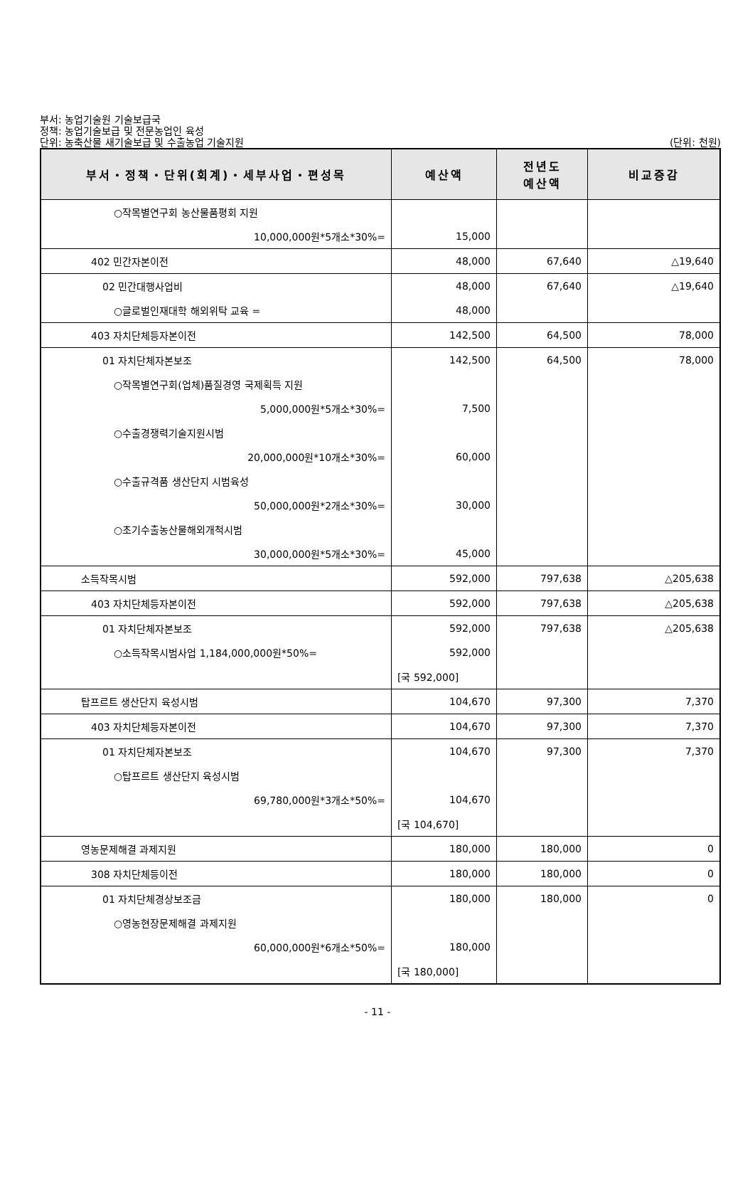부서: 농업기술원 기술보급국
정책: 농업기술보급 및 전문농업인 육성
단위: 농축산물 새기술보급 및 수출농업 기술지원
(단위: 천원)
| 부서・정책・단위(회계)・세부사업・편성목 | 예산액 | 전년도 예산액 | 비교증감 |
| --- | --- | --- | --- |
| ○작목별연구회 농산물품평회 지원 | | | |
| 10,000,000원*5개소*30%= | 15,000 | | |
| 402 민간자본이전 | 48,000 | 67,640 | △19,640 |
| 02 민간대행사업비 | 48,000 | 67,640 | △19,640 |
| ○글로벌인재대학 해외위탁 교육 = | 48,000 | | |
| 403 자치단체등자본이전 | 142,500 | 64,500 | 78,000 |
| 01 자치단체자본보조 | 142,500 | 64,500 | 78,000 |
| ○작목별연구회(업체)품질경영 국제획득 지원 | | | |
| 5,000,000원*5개소*30%= | 7,500 | | |
| ○수출경쟁력기술지원시범 | | | |
| 20,000,000원*10개소*30%= | 60,000 | | |
| ○수출규격품 생산단지 시범육성 | | | |
| 50,000,000원*2개소*30%= | 30,000 | | |
| ○초기수출농산물해외개척시범 | | | |
| 30,000,000원*5개소*30%= | 45,000 | | |
| 소득작목시범 | 592,000 | 797,638 | △205,638 |
| 403 자치단체등자본이전 | 592,000 | 797,638 | △205,638 |
| 01 자치단체자본보조 | 592,000 | 797,638 | △205,638 |
| ○소득작목시범사업 1,184,000,000원*50%= | 592,000 | | |
| | [국 592,000] | | |
| 탑프르트 생산단지 육성시범 | 104,670 | 97,300 | 7,370 |
| 403 자치단체등자본이전 | 104,670 | 97,300 | 7,370 |
| 01 자치단체자본보조 | 104,670 | 97,300 | 7,370 |
| ○탑프르트 생산단지 육성시범 | | | |
| 69,780,000원*3개소*50%= | 104,670 | | |
| | [국 104,670] | | |
| 영농문제해결 과제지원 | 180,000 | 180,000 | 0 |
| 308 자치단체등이전 | 180,000 | 180,000 | 0 |
| 01 자치단체경상보조금 | 180,000 | 180,000 | 0 |
| ○영농현장문제해결 과제지원 | | | |
| 60,000,000원*6개소*50%= | 180,000 | | |
| | [국 180,000] | | |
- 11 -